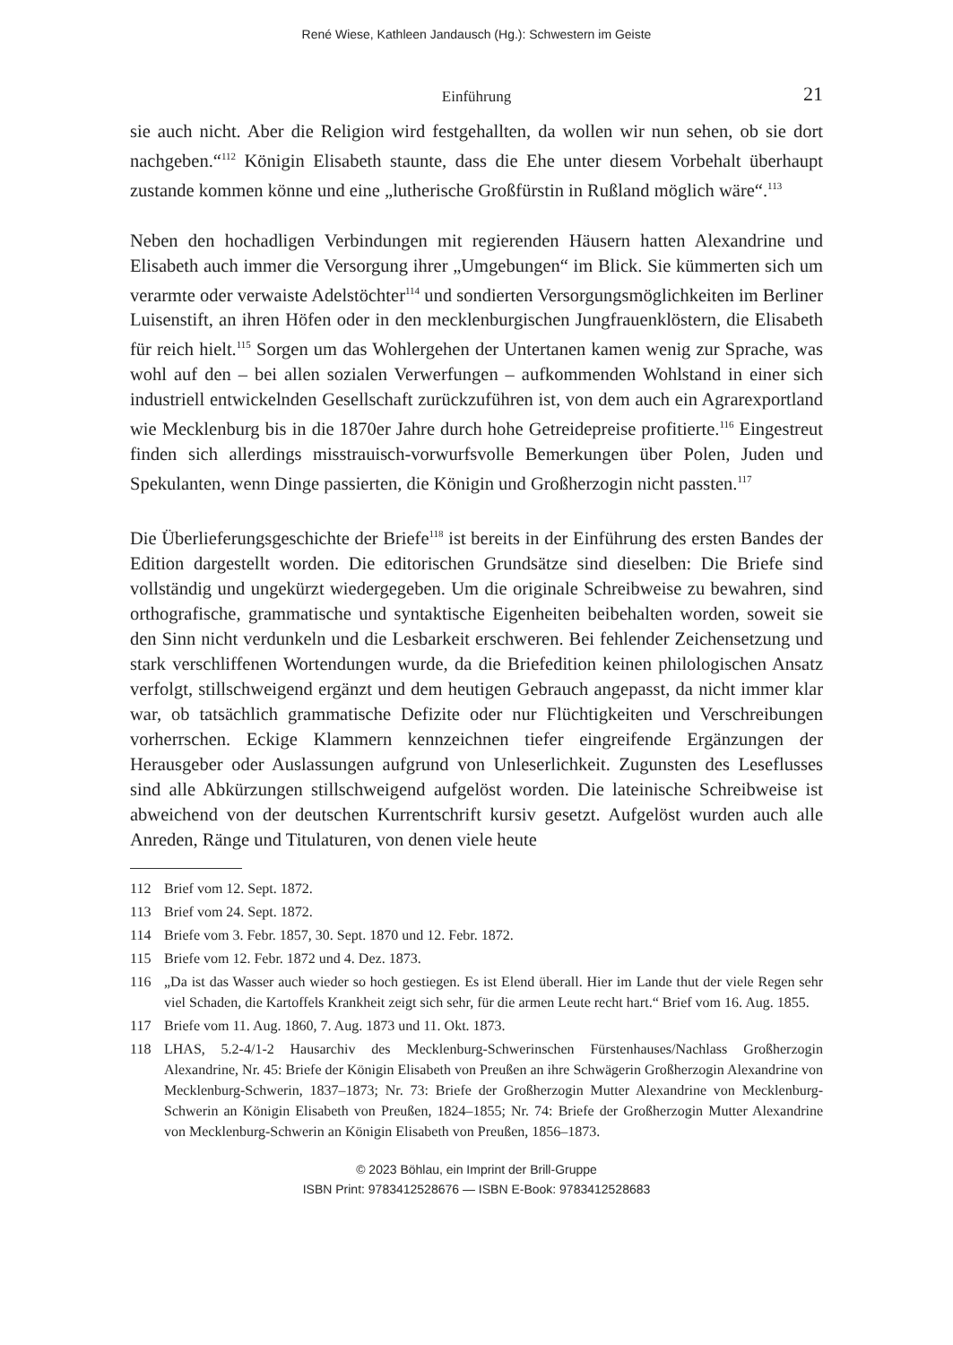René Wiese, Kathleen Jandausch (Hg.): Schwestern im Geiste
Einführung
21
sie auch nicht. Aber die Religion wird festgehallten, da wollen wir nun sehen, ob sie dort nachgeben.“<sup>112</sup> Königin Elisabeth staunte, dass die Ehe unter diesem Vorbehalt überhaupt zustande kommen könne und eine „lutherische Großfürstin in Rußland möglich wäre“.<sup>113</sup>
Neben den hochadligen Verbindungen mit regierenden Häusern hatten Alexandrine und Elisabeth auch immer die Versorgung ihrer „Umgebungen“ im Blick. Sie kümmerten sich um verarmte oder verwaiste Adelstöchter<sup>114</sup> und sondierten Versorgungsmöglichkeiten im Berliner Luisenstift, an ihren Höfen oder in den mecklenburgischen Jungfrauenklöstern, die Elisabeth für reich hielt.<sup>115</sup> Sorgen um das Wohlergehen der Untertanen kamen wenig zur Sprache, was wohl auf den – bei allen sozialen Verwerfungen – aufkommenden Wohlstand in einer sich industriell entwickelnden Gesellschaft zurückzuführen ist, von dem auch ein Agrarexportland wie Mecklenburg bis in die 1870er Jahre durch hohe Getreidepreise profitierte.<sup>116</sup> Eingestreut finden sich allerdings misstrauisch-vorwurfsvolle Bemerkungen über Polen, Juden und Spekulanten, wenn Dinge passierten, die Königin und Großherzogin nicht passten.<sup>117</sup>
Die Überlieferungsgeschichte der Briefe<sup>118</sup> ist bereits in der Einführung des ersten Bandes der Edition dargestellt worden. Die editorischen Grundsätze sind dieselben: Die Briefe sind vollständig und ungekürzt wiedergegeben. Um die originale Schreibweise zu bewahren, sind orthografische, grammatische und syntaktische Eigenheiten beibehalten worden, soweit sie den Sinn nicht verdunkeln und die Lesbarkeit erschweren. Bei fehlender Zeichensetzung und stark verschliffenen Wortendungen wurde, da die Briefedition keinen philologischen Ansatz verfolgt, stillschweigend ergänzt und dem heutigen Gebrauch angepasst, da nicht immer klar war, ob tatsächlich grammatische Defizite oder nur Flüchtigkeiten und Verschreibungen vorherrschen. Eckige Klammern kennzeichnen tiefer eingreifende Ergänzungen der Herausgeber oder Auslassungen aufgrund von Unleserlichkeit. Zugunsten des Leseflusses sind alle Abkürzungen stillschweigend aufgelöst worden. Die lateinische Schreibweise ist abweichend von der deutschen Kurrentschrift kursiv gesetzt. Aufgelöst wurden auch alle Anreden, Ränge und Titulaturen, von denen viele heute
112 Brief vom 12. Sept. 1872.
113 Brief vom 24. Sept. 1872.
114 Briefe vom 3. Febr. 1857, 30. Sept. 1870 und 12. Febr. 1872.
115 Briefe vom 12. Febr. 1872 und 4. Dez. 1873.
116 „Da ist das Wasser auch wieder so hoch gestiegen. Es ist Elend überall. Hier im Lande thut der viele Regen sehr viel Schaden, die Kartoffels Krankheit zeigt sich sehr, für die armen Leute recht hart.“ Brief vom 16. Aug. 1855.
117 Briefe vom 11. Aug. 1860, 7. Aug. 1873 und 11. Okt. 1873.
118 LHAS, 5.2-4/1-2 Hausarchiv des Mecklenburg-Schwerinschen Fürstenhauses/Nachlass Großherzogin Alexandrine, Nr. 45: Briefe der Königin Elisabeth von Preußen an ihre Schwägerin Großherzogin Alexandrine von Mecklenburg-Schwerin, 1837–1873; Nr. 73: Briefe der Großherzogin Mutter Alexandrine von Mecklenburg-Schwerin an Königin Elisabeth von Preußen, 1824–1855; Nr. 74: Briefe der Großherzogin Mutter Alexandrine von Mecklenburg-Schwerin an Königin Elisabeth von Preußen, 1856–1873.
© 2023 Böhlau, ein Imprint der Brill-Gruppe
ISBN Print: 9783412528676 — ISBN E-Book: 9783412528683